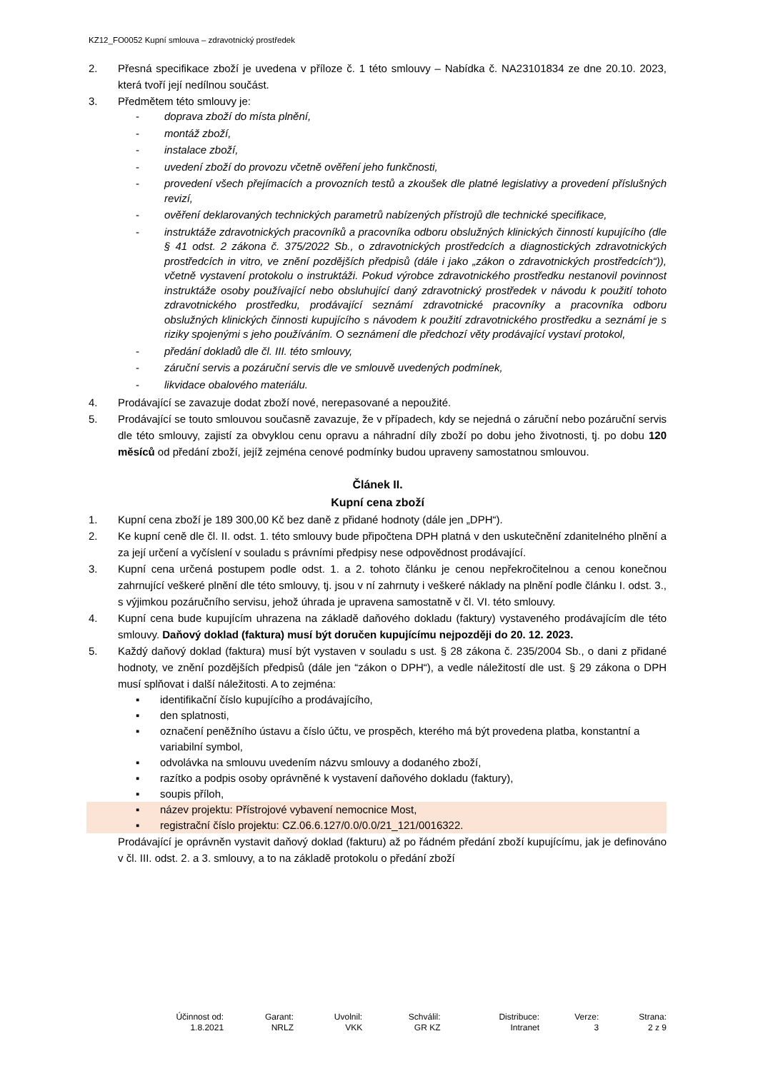KZ12_FO0052 Kupní smlouva – zdravotnický prostředek
2. Přesná specifikace zboží je uvedena v příloze č. 1 této smlouvy – Nabídka č. NA23101834 ze dne 20.10. 2023, která tvoří její nedílnou součást.
3. Předmětem této smlouvy je:
- doprava zboží do místa plnění,
- montáž zboží,
- instalace zboží,
- uvedení zboží do provozu včetně ověření jeho funkčnosti,
- provedení všech přejímacích a provozních testů a zkoušek dle platné legislativy a provedení příslušných revizí,
- ověření deklarovaných technických parametrů nabízených přístrojů dle technické specifikace,
- instruktáže zdravotnických pracovníků a pracovníka odboru obslužných klinických činností kupujícího (dle § 41 odst. 2 zákona č. 375/2022 Sb., o zdravotnických prostředcích a diagnostických zdravotnických prostředcích in vitro, ve znění pozdějších předpisů (dále i jako „zákon o zdravotnických prostředcích“)), včetně vystavení protokolu o instruktáži. Pokud výrobce zdravotnického prostředku nestanovil povinnost instruktáže osoby používající nebo obsluhující daný zdravotnický prostředek v návodu k použití tohoto zdravotnického prostředku, prodávající seznámí zdravotnické pracovníky a pracovníka odboru obslužných klinických činnosti kupujícího s návodem k použití zdravotnického prostředku a seznámí je s riziky spojenými s jeho používáním. O seznámení dle předchozí věty prodávající vystaví protokol,
- předání dokladů dle čl. III. této smlouvy,
- záruční servis a pozáruční servis dle ve smlouvě uvedených podmínek,
- likvidace obalového materiálu.
4. Prodávající se zavazuje dodat zboží nové, nerepasované a nepoužité.
5. Prodávající se touto smlouvou současně zavazuje, že v případech, kdy se nejedná o záruční nebo pozáruční servis dle této smlouvy, zajistí za obvyklou cenu opravu a náhradní díly zboží po dobu jeho životnosti, tj. po dobu 120 měsíců od předání zboží, jejíž zejména cenové podmínky budou upraveny samostatnou smlouvou.
Článek II.
Kupní cena zboží
1. Kupní cena zboží je 189 300,00 Kč bez daně z přidané hodnoty (dále jen „DPH“).
2. Ke kupní ceně dle čl. II. odst. 1. této smlouvy bude připočtena DPH platná v den uskutečnění zdanitelného plnění a za její určení a vyčíslení v souladu s právními předpisy nese odpovědnost prodávající.
3. Kupní cena určená postupem podle odst. 1. a 2. tohoto článku je cenou nepřekročitelnou a cenou konečnou zahrnující veškeré plnění dle této smlouvy, tj. jsou v ní zahrnuty i veškeré náklady na plnění podle článku I. odst. 3., s výjimkou pozáručního servisu, jehož úhrada je upravena samostatně v čl. VI. této smlouvy.
4. Kupní cena bude kupujícím uhrazena na základě daňového dokladu (faktury) vystaveného prodávajícím dle této smlouvy. Daňový doklad (faktura) musí být doručen kupujícímu nejpozději do 20. 12. 2023.
5. Každý daňový doklad (faktura) musí být vystaven v souladu s ust. § 28 zákona č. 235/2004 Sb., o dani z přidané hodnoty, ve znění pozdějších předpisů (dále jen “zákon o DPH“), a vedle náležitostí dle ust. § 29 zákona o DPH musí splňovat i další náležitosti. A to zejména:
▪ identifikační číslo kupujícího a prodávajícího,
▪ den splatnosti,
▪ označení peněžního ústavu a číslo účtu, ve prospěch, kterého má být provedena platba, konstantní a variabilní symbol,
▪ odvolávka na smlouvu uvedením názvu smlouvy a dodaného zboží,
▪ razítko a podpis osoby oprávněné k vystavení daňového dokladu (faktury),
▪ soupis příloh,
▪ název projektu: Přístrojové vybavení nemocnice Most,
▪ registrační číslo projektu: CZ.06.6.127/0.0/0.0/21_121/0016322.
Prodávající je oprávněn vystavit daňový doklad (fakturu) až po řádném předání zboží kupujícímu, jak je definováno v čl. III. odst. 2. a 3. smlouvy, a to na základě protokolu o předání zboží
| Účinnost od: | Garant: | Uvolnil: | Schválil: | Distribuce: | Verze: | Strana: |
| 1.8.2021 | NRLZ | VKK | GR KZ | Intranet | 3 | 2 z 9 |